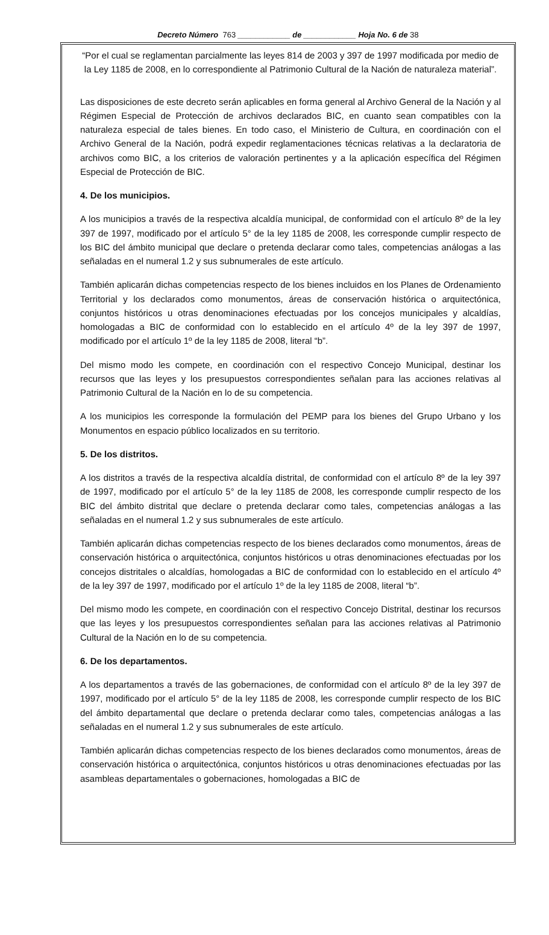Decreto Número 763 ____________ de ____________ Hoja No. 6 de 38
“Por el cual se reglamentan parcialmente las leyes 814 de 2003 y 397 de 1997 modificada por medio de la Ley 1185 de 2008, en lo correspondiente al Patrimonio Cultural de la Nación de naturaleza material”.
Las disposiciones de este decreto serán aplicables en forma general al Archivo General de la Nación y al Régimen Especial de Protección de archivos declarados BIC, en cuanto sean compatibles con la naturaleza especial de tales bienes. En todo caso, el Ministerio de Cultura, en coordinación con el Archivo General de la Nación, podrá expedir reglamentaciones técnicas relativas a la declaratoria de archivos como BIC, a los criterios de valoración pertinentes y a la aplicación específica del Régimen Especial de Protección de BIC.
4. De los municipios.
A los municipios a través de la respectiva alcaldía municipal, de conformidad con el artículo 8º de la ley 397 de 1997, modificado por el artículo 5° de la ley 1185 de 2008, les corresponde cumplir respecto de los BIC del ámbito municipal que declare o pretenda declarar como tales, competencias análogas a las señaladas en el numeral 1.2 y sus subnumerales de este artículo.
También aplicarán dichas competencias respecto de los bienes incluidos en los Planes de Ordenamiento Territorial y los declarados como monumentos, áreas de conservación histórica o arquitectónica, conjuntos históricos u otras denominaciones efectuadas por los concejos municipales y alcaldías, homologadas a BIC de conformidad con lo establecido en el artículo 4º de la ley 397 de 1997, modificado por el artículo 1º de la ley 1185 de 2008, literal “b”.
Del mismo modo les compete, en coordinación con el respectivo Concejo Municipal, destinar los recursos que las leyes y los presupuestos correspondientes señalan para las acciones relativas al Patrimonio Cultural de la Nación en lo de su competencia.
A los municipios les corresponde la formulación del PEMP para los bienes del Grupo Urbano y los Monumentos en espacio público localizados en su territorio.
5. De los distritos.
A los distritos a través de la respectiva alcaldía distrital, de conformidad con el artículo 8º de la ley 397 de 1997, modificado por el artículo 5° de la ley 1185 de 2008, les corresponde cumplir respecto de los BIC del ámbito distrital que declare o pretenda declarar como tales, competencias análogas a las señaladas en el numeral 1.2 y sus subnumerales de este artículo.
También aplicarán dichas competencias respecto de los bienes declarados como monumentos, áreas de conservación histórica o arquitectónica, conjuntos históricos u otras denominaciones efectuadas por los concejos distritales o alcaldías, homologadas a BIC de conformidad con lo establecido en el artículo 4º de la ley 397 de 1997, modificado por el artículo 1º de la ley 1185 de 2008, literal “b”.
Del mismo modo les compete, en coordinación con el respectivo Concejo Distrital, destinar los recursos que las leyes y los presupuestos correspondientes señalan para las acciones relativas al Patrimonio Cultural de la Nación en lo de su competencia.
6. De los departamentos.
A los departamentos a través de las gobernaciones, de conformidad con el artículo 8º de la ley 397 de 1997, modificado por el artículo 5° de la ley 1185 de 2008, les corresponde cumplir respecto de los BIC del ámbito departamental que declare o pretenda declarar como tales, competencias análogas a las señaladas en el numeral 1.2 y sus subnumerales de este artículo.
También aplicarán dichas competencias respecto de los bienes declarados como monumentos, áreas de conservación histórica o arquitectónica, conjuntos históricos u otras denominaciones efectuadas por las asambleas departamentales o gobernaciones, homologadas a BIC de